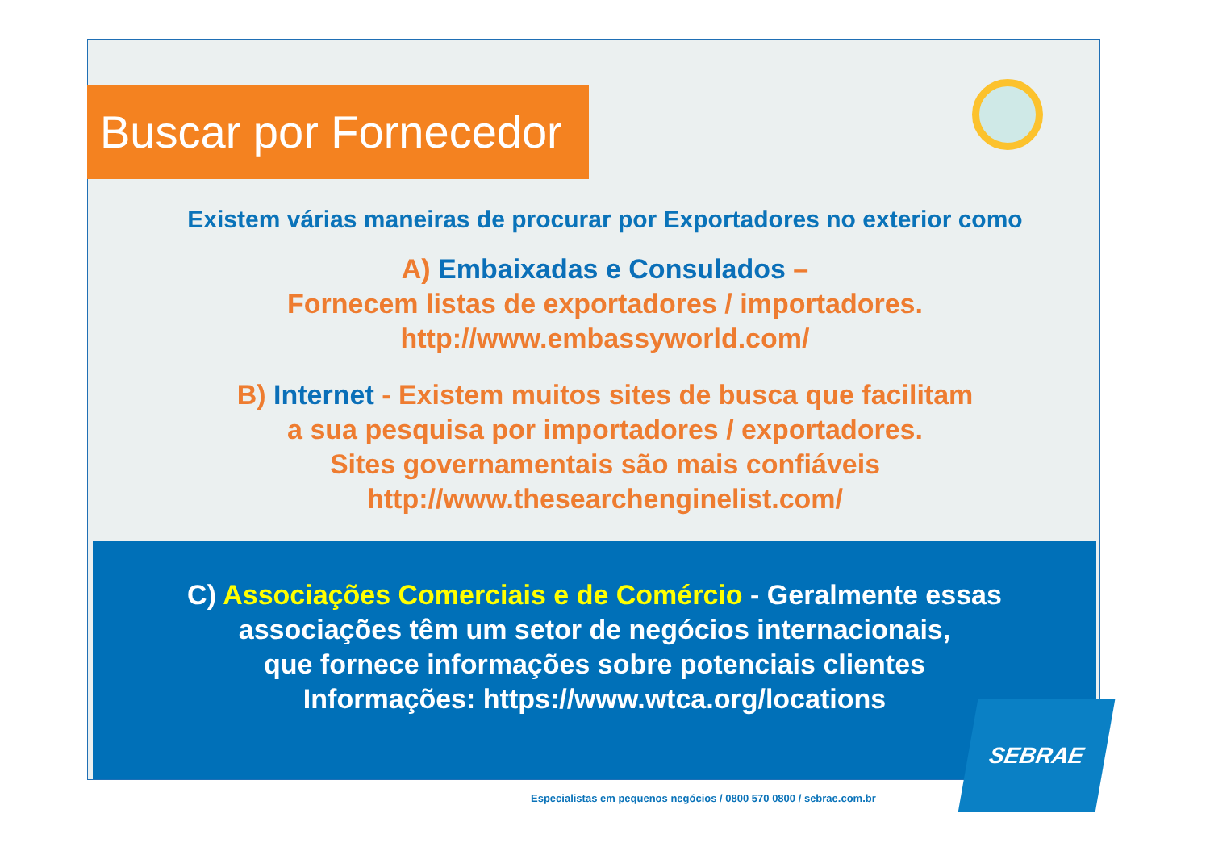Buscar por Fornecedor
Existem várias maneiras de procurar por Exportadores no exterior como
A) Embaixadas e Consulados –
Fornecem listas de exportadores / importadores.
http://www.embassyworld.com/
B) Internet - Existem muitos sites de busca que facilitam
a sua pesquisa por importadores / exportadores.
Sites governamentais são mais confiáveis
http://www.thesearchenginelist.com/
C) Associações Comerciais e de Comércio - Geralmente essas
associações têm um setor de negócios internacionais,
que fornece informações sobre potenciais clientes
Informações: https://www.wtca.org/locations
Especialistas em pequenos negócios / 0800 570 0800 / sebrae.com.br
SEBRAE